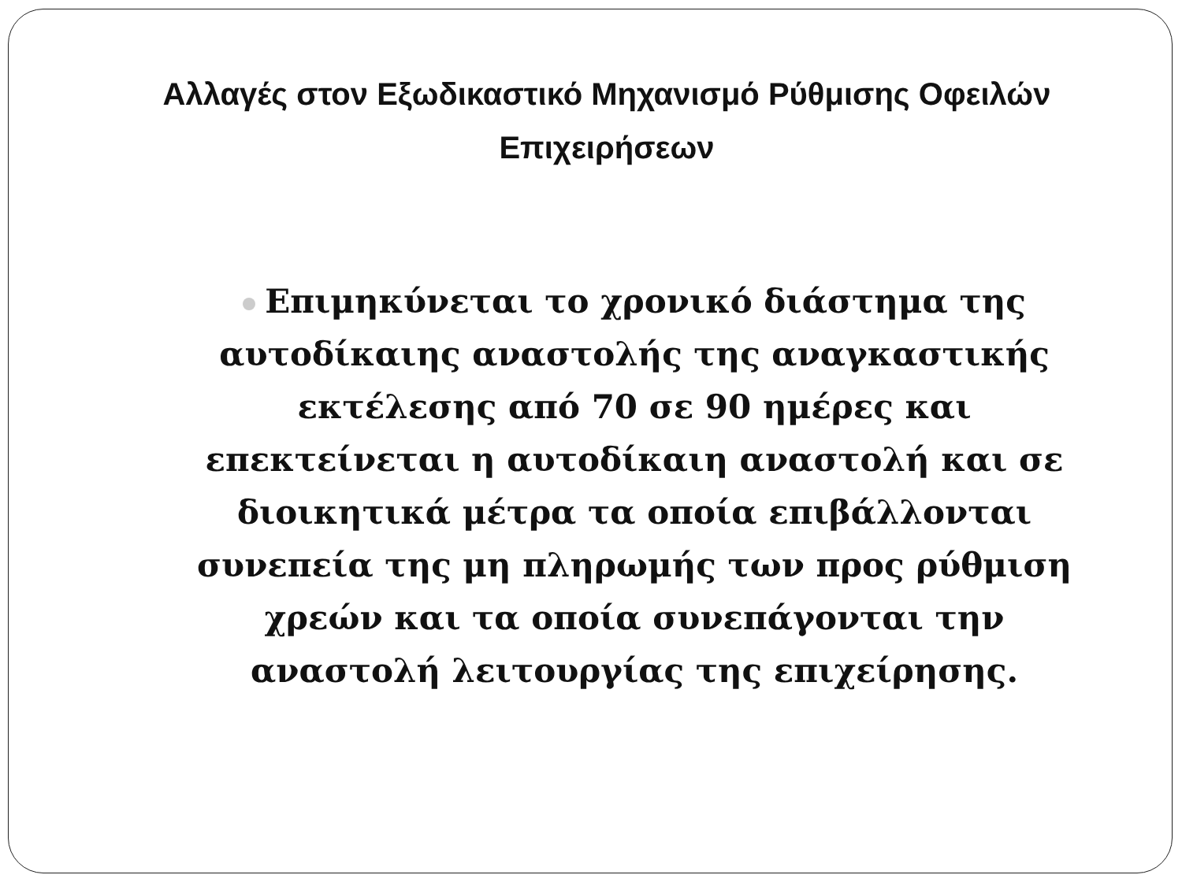Αλλαγές στον Εξωδικαστικό Μηχανισμό Ρύθμισης Οφειλών Επιχειρήσεων
Επιμηκύνεται το χρονικό διάστημα της αυτοδίκαιης αναστολής της αναγκαστικής εκτέλεσης από 70 σε 90 ημέρες και επεκτείνεται η αυτοδίκαιη αναστολή και σε διοικητικά μέτρα τα οποία επιβάλλονται συνεπεία της μη πληρωμής των προς ρύθμιση χρεών και τα οποία συνεπάγονται την αναστολή λειτουργίας της επιχείρησης.